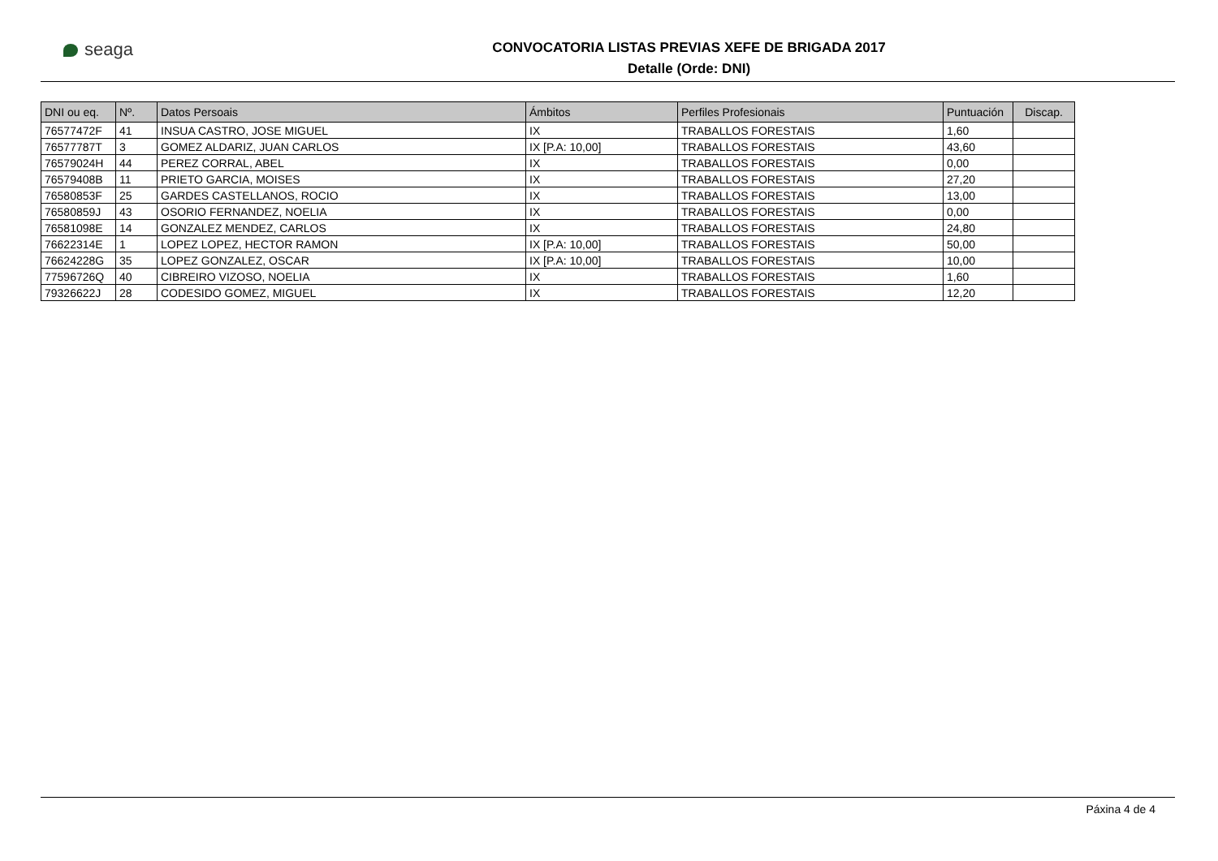seaga
CONVOCATORIA LISTAS PREVIAS XEFE DE BRIGADA 2017
Detalle (Orde: DNI)
| DNI ou eq. | Nº. | Datos Persoais | Ámbitos | Perfiles Profesionais | Puntuación | Discap. |
| --- | --- | --- | --- | --- | --- | --- |
| 76577472F | 41 | INSUA CASTRO, JOSE MIGUEL | IX | TRABALLOS FORESTAIS | 1,60 | |
| 76577787T | 3 | GOMEZ ALDARIZ, JUAN CARLOS | IX [P.A: 10,00] | TRABALLOS FORESTAIS | 43,60 | |
| 76579024H | 44 | PEREZ CORRAL, ABEL | IX | TRABALLOS FORESTAIS | 0,00 | |
| 76579408B | 11 | PRIETO GARCIA, MOISES | IX | TRABALLOS FORESTAIS | 27,20 | |
| 76580853F | 25 | GARDES CASTELLANOS, ROCIO | IX | TRABALLOS FORESTAIS | 13,00 | |
| 76580859J | 43 | OSORIO FERNANDEZ, NOELIA | IX | TRABALLOS FORESTAIS | 0,00 | |
| 76581098E | 14 | GONZALEZ MENDEZ, CARLOS | IX | TRABALLOS FORESTAIS | 24,80 | |
| 76622314E | 1 | LOPEZ LOPEZ, HECTOR RAMON | IX [P.A: 10,00] | TRABALLOS FORESTAIS | 50,00 | |
| 76624228G | 35 | LOPEZ GONZALEZ, OSCAR | IX [P.A: 10,00] | TRABALLOS FORESTAIS | 10,00 | |
| 77596726Q | 40 | CIBREIRO VIZOSO, NOELIA | IX | TRABALLOS FORESTAIS | 1,60 | |
| 79326622J | 28 | CODESIDO GOMEZ, MIGUEL | IX | TRABALLOS FORESTAIS | 12,20 | |
Páxina 4 de 4